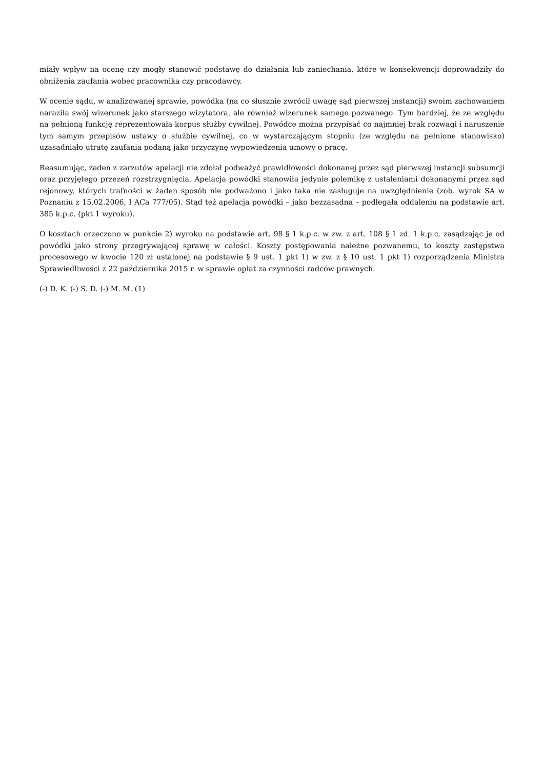miały wpływ na ocenę czy mogły stanowić podstawę do działania lub zaniechania, które w konsekwencji doprowadziły do obniżenia zaufania wobec pracownika czy pracodawcy.
W ocenie sądu, w analizowanej sprawie, powódka (na co słusznie zwrócił uwagę sąd pierwszej instancji) swoim zachowaniem naraziła swój wizerunek jako starszego wizytatora, ale również wizerunek samego pozwanego. Tym bardziej, że ze względu na pełnioną funkcję reprezentowała korpus służby cywilnej. Powódce można przypisać co najmniej brak rozwagi i naruszenie tym samym przepisów ustawy o służbie cywilnej, co w wystarczającym stopniu (ze względu na pełnione stanowisko) uzasadniało utratę zaufania podaną jako przyczynę wypowiedzenia umowy o pracę.
Reasumując, żaden z zarzutów apelacji nie zdołał podważyć prawidłowości dokonanej przez sąd pierwszej instancji subsumcji oraz przyjętego przezeń rozstrzygnięcia. Apelacja powódki stanowiła jedynie polemikę z ustaleniami dokonanymi przez sąd rejonowy, których trafności w żaden sposób nie podważono i jako taka nie zasługuje na uwzględnienie (zob. wyrok SA w Poznaniu z 15.02.2006, I ACa 777/05). Stąd też apelacja powódki – jako bezzasadna – podlegała oddaleniu na podstawie art. 385 k.p.c. (pkt 1 wyroku).
O kosztach orzeczono w punkcie 2) wyroku na podstawie art. 98 § 1 k.p.c. w zw. z art. 108 § 1 zd. 1 k.p.c. zasądzając je od powódki jako strony przegrywającej sprawę w całości. Koszty postępowania należne pozwanemu, to koszty zastępstwa procesowego w kwocie 120 zł ustalonej na podstawie § 9 ust. 1 pkt 1) w zw. z § 10 ust. 1 pkt 1) rozporządzenia Ministra Sprawiedliwości z 22 października 2015 r. w sprawie opłat za czynności radców prawnych.
(-) D. K. (-) S. D. (-) M. M. (1)